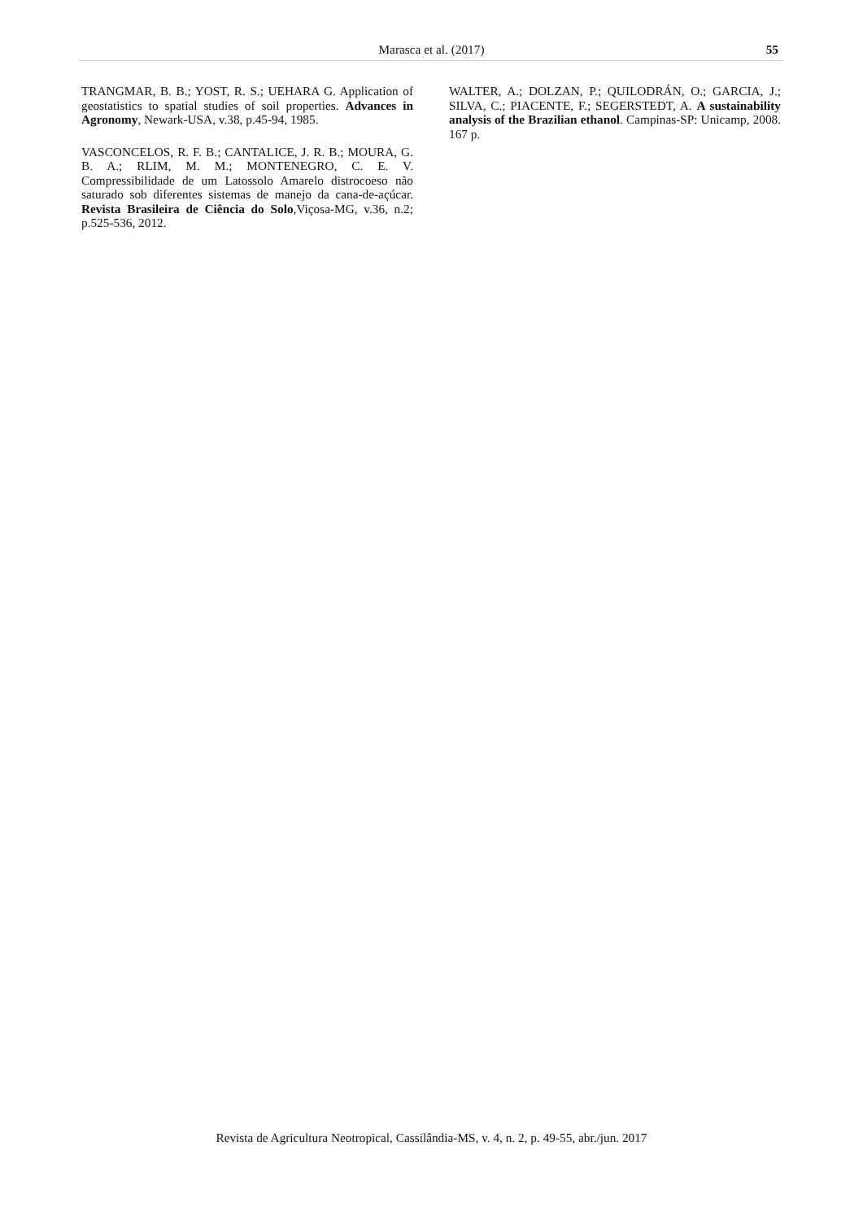Marasca et al. (2017) 55
TRANGMAR, B. B.; YOST, R. S.; UEHARA G. Application of geostatistics to spatial studies of soil properties. Advances in Agronomy, Newark-USA, v.38, p.45-94, 1985.
VASCONCELOS, R. F. B.; CANTALICE, J. R. B.; MOURA, G. B. A.; RLIM, M. M.; MONTENEGRO, C. E. V. Compressibilidade de um Latossolo Amarelo distrocoeso não saturado sob diferentes sistemas de manejo da cana-de-açúcar. Revista Brasileira de Ciência do Solo,Viçosa-MG, v.36, n.2; p.525-536, 2012.
WALTER, A.; DOLZAN, P.; QUILODRÁN, O.; GARCIA, J.; SILVA, C.; PIACENTE, F.; SEGERSTEDT, A. A sustainability analysis of the Brazilian ethanol. Campinas-SP: Unicamp, 2008. 167 p.
Revista de Agricultura Neotropical, Cassilândia-MS, v. 4, n. 2, p. 49-55, abr./jun. 2017